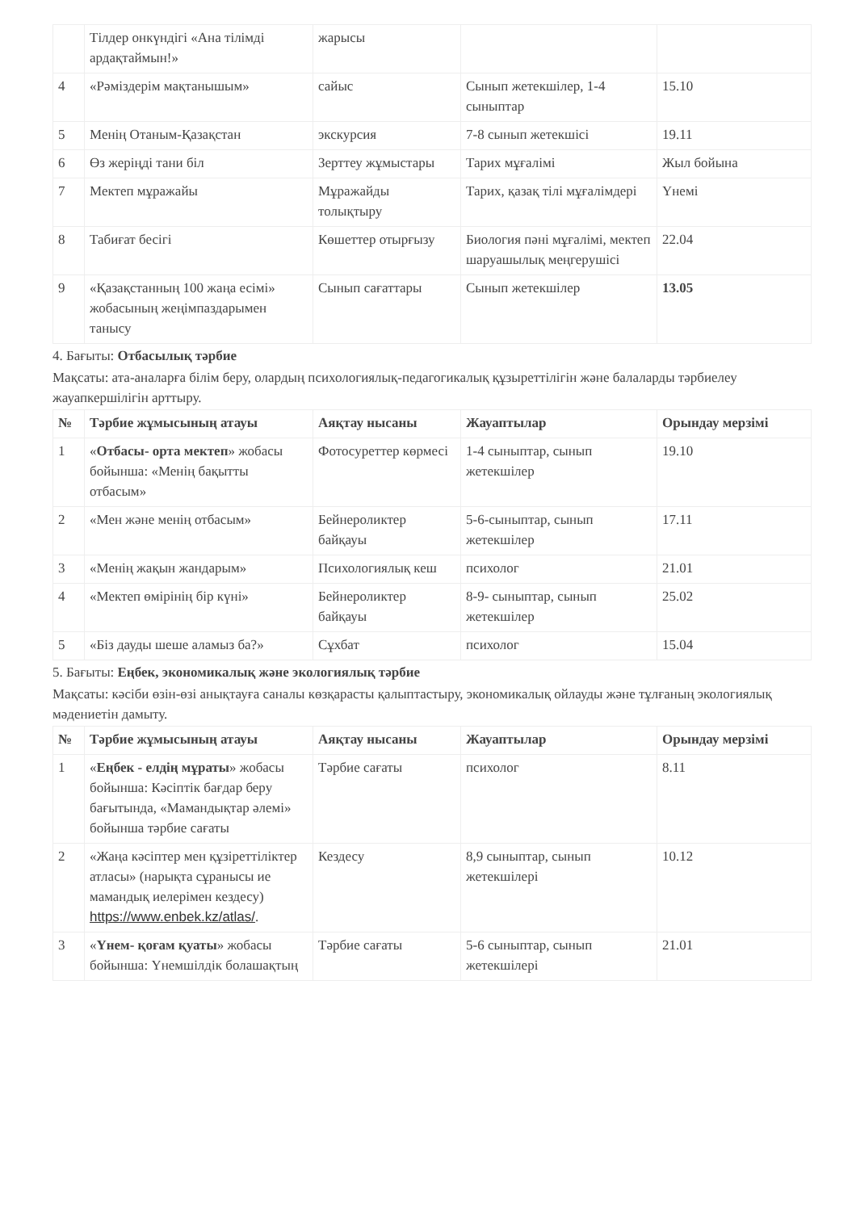| | Тілдер онкүндігі «Ана тілімді ардақтаймын!» | жарысы | | |
| 4 | «Рәміздерім мақтанышым» | сайыс | Сынып жетекшілер, 1-4 сыныптар | 15.10 |
| 5 | Менің Отаным-Қазақстан | экскурсия | 7-8 сынып жетекшісі | 19.11 |
| 6 | Өз жеріңді тани біл | Зерттеу жұмыстары | Тарих мұғалімі | Жыл бойына |
| 7 | Мектеп мұражайы | Мұражайды толықтыру | Тарих, қазақ тілі мұғалімдері | Үнемі |
| 8 | Табиғат бесігі | Көшеттер отырғызу | Биология пәні мұғалімі, мектеп шаруашылық меңгерушісі | 22.04 |
| 9 | «Қазақстанның 100 жаңа есімі» жобасының жеңімпаздарымен танысу | Сынып сағаттары | Сынып жетекшілер | 13.05 |
4. Бағыты: Отбасылық тәрбие
Мақсаты: ата-аналарға білім беру, олардың психологиялық-педагогикалық құзыреттілігін және балаларды тәрбиелеу жауапкершілігін арттыру.
| № | Тәрбие жұмысының атауы | Аяқтау нысаны | Жауаптылар | Орындау мерзімі |
| --- | --- | --- | --- | --- |
| 1 | « Отбасы- орта мектеп » жобасы бойынша: «Менің бақытты отбасым» | Фотосуреттер көрмесі | 1-4 сыныптар, сынып жетекшілер | 19.10 |
| 2 | «Мен және менің отбасым» | Бейнероликтер байқауы | 5-6-сыныптар, сынып жетекшілер | 17.11 |
| 3 | «Менің жақын жандарым» | Психологиялық кеш | психолог | 21.01 |
| 4 | «Мектеп өмірінің бір күні» | Бейнероликтер байқауы | 8-9- сыныптар, сынып жетекшілер | 25.02 |
| 5 | «Біз дауды шеше аламыз ба?» | Сұхбат | психолог | 15.04 |
5. Бағыты: Еңбек, экономикалық және экологиялық тәрбие
Мақсаты: кәсіби өзін-өзі анықтауға саналы көзқарасты қалыптастыру, экономикалық ойлауды және тұлғаның экологиялық мәдениетін дамыту.
| № | Тәрбие жұмысының атауы | Аяқтау нысаны | Жауаптылар | Орындау мерзімі |
| --- | --- | --- | --- | --- |
| 1 | « Еңбек - елдің мұраты » жобасы бойынша: Кәсіптік бағдар беру бағытында, «Мамандықтар әлемі» бойынша тәрбие сағаты | Тәрбие сағаты | психолог | 8.11 |
| 2 | «Жаңа кәсіптер мен құзіреттіліктер атласы» (нарықта сұранысы ие мамандық иелерімен кездесу) https://www.enbek.kz/atlas/ . | Кездесу | 8,9 сыныптар, сынып жетекшілері | 10.12 |
| 3 | « Үнем- қоғам қуаты » жобасы бойынша: Үнемшілдік болашақтың | Тәрбие сағаты | 5-6 сыныптар, сынып жетекшілері | 21.01 |